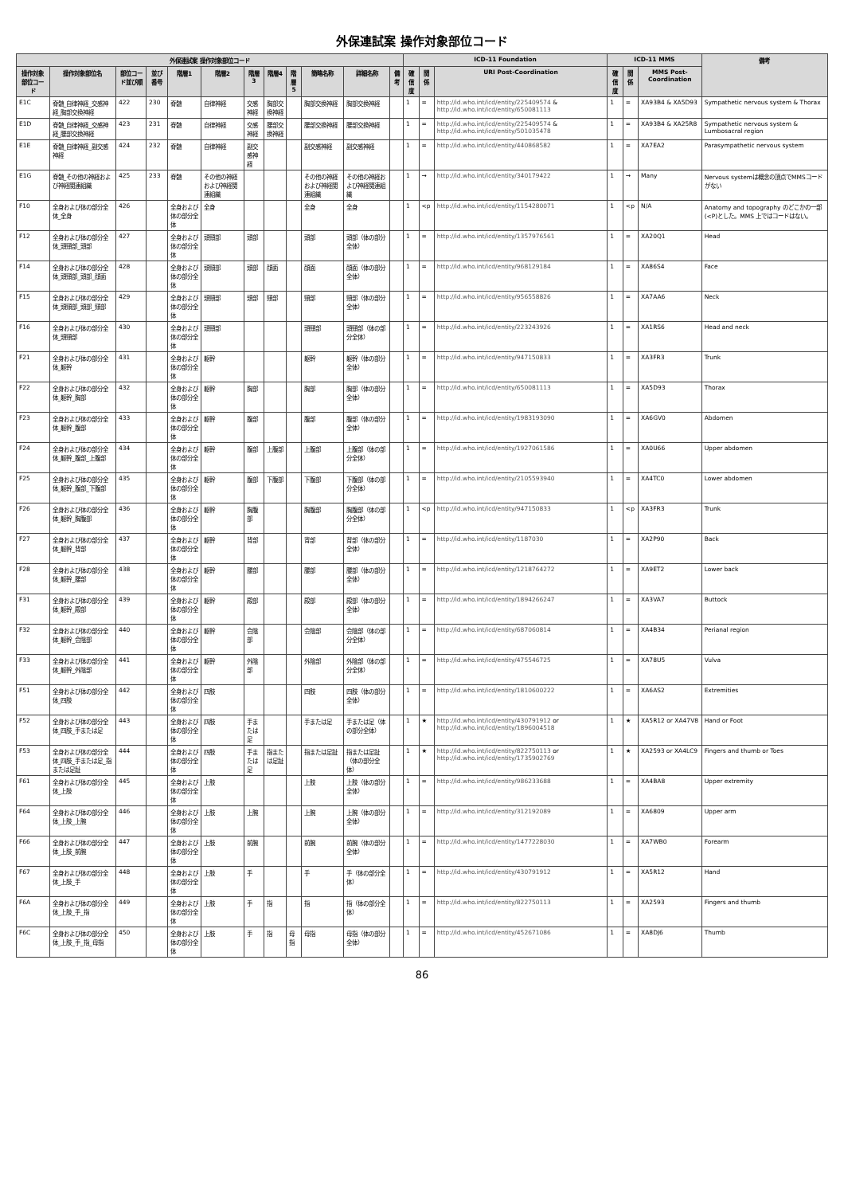外保連試案 操作対象部位コード
| 外保連試案 操作対象部位コード | | | | | | | | | | | | ICD-11 Foundation | | | ICD-11 MMS | | | 備考 |
| --- | --- | --- | --- | --- | --- | --- | --- | --- | --- | --- | --- | --- | --- | --- | --- | --- | --- | --- |
| 操作対象部位コード | 操作対象部位名 | 部位コード並び順 | 並び番号 | 階層1 | 階層2 | 階層3 | 階層4 | 階層5 | 簡略名称 | 詳細名称 | 備考 | 確信度 | 関係 | URI Post-Coordination | 確信度 | 関係 | MMS Post-Coordination | |
| E1C | 脊髄_自律神経_交感神経_胸部交換神経 | 422 | 230 | 脊髄 | 自律神経 | 交感神経 | 胸部交換神経 | | 胸部交換神経 | 胸部交換神経 | | 1 | = | http://id.who.int/icd/entity/225409574 & http://id.who.int/icd/entity/650081113 | 1 | = | XA93B4 & XA5D93 | Sympathetic nervous system & Thorax |
| E1D | 脊髄_自律神経_交感神経_腰部交換神経 | 423 | 231 | 脊髄 | 自律神経 | 交感神経 | 腰部交換神経 | | 腰部交換神経 | 腰部交換神経 | | 1 | = | http://id.who.int/icd/entity/225409574 & http://id.who.int/icd/entity/501035478 | 1 | = | XA93B4 & XA25R8 | Sympathetic nervous system & Lumbosacral region |
| E1E | 脊髄_自律神経_副交感神経 | 424 | 232 | 脊髄 | 自律神経 | 副交感神経 | | | 副交感神経 | 副交感神経 | | 1 | = | http://id.who.int/icd/entity/440868582 | 1 | = | XA7EA2 | Parasympathetic nervous system |
| E1G | 脊髄_その他の神経および神経関連組織 | 425 | 233 | 脊髄 | その他の神経および神経関連組織 | | | | その他の神経および神経関連組織 | その他の神経および神経関連組織 | | 1 | → | http://id.who.int/icd/entity/340179422 | 1 | → | Many | Nervous systemは概念の頂点でMMSコードがない |
| F10 | 全身および体の部分全体_全身 | 426 | | 全身および体の部分全体 | 全身 | | | | 全身 | 全身 | | 1 | <p | http://id.who.int/icd/entity/1154280071 | 1 | <p | N/A | Anatomy and topography のどこかの一部(<P)とした。MMS 上ではコードはない。 |
| F12 | 全身および体の部分全体_頭頸部_頭部 | 427 | | 全身および体の部分全体 | 頭頸部 | 頭部 | | | 頭部 | 頭部（体の部分全体） | | 1 | = | http://id.who.int/icd/entity/1357976561 | 1 | = | XA20Q1 | Head |
| F14 | 全身および体の部分全体_頭頸部_頭部_顔面 | 428 | | 全身および体の部分全体 | 頭頸部 | 頭部 | 顔面 | | 顔面 | 顔面（体の部分全体） | | 1 | = | http://id.who.int/icd/entity/968129184 | 1 | = | XA86S4 | Face |
| F15 | 全身および体の部分全体_頭頸部_頭部_頸部 | 429 | | 全身および体の部分全体 | 頭頸部 | 頭部 | 頸部 | | 頸部 | 頸部（体の部分全体） | | 1 | = | http://id.who.int/icd/entity/956558826 | 1 | = | XA7AA6 | Neck |
| F16 | 全身および体の部分全体_頭頸部 | 430 | | 全身および体の部分全体 | 頭頸部 | | | | 頭頸部 | 頭頸部（体の部分全体） | | 1 | = | http://id.who.int/icd/entity/223243926 | 1 | = | XA1RS6 | Head and neck |
| F21 | 全身および体の部分全体_躯幹 | 431 | | 全身および体の部分全体 | 躯幹 | | | | 躯幹 | 躯幹（体の部分全体） | | 1 | = | http://id.who.int/icd/entity/947150833 | 1 | = | XA3FR3 | Trunk |
| F22 | 全身および体の部分全体_躯幹_胸部 | 432 | | 全身および体の部分全体 | 躯幹 | 胸部 | | | 胸部 | 胸部（体の部分全体） | | 1 | = | http://id.who.int/icd/entity/650081113 | 1 | = | XA5D93 | Thorax |
| F23 | 全身および体の部分全体_躯幹_腹部 | 433 | | 全身および体の部分全体 | 躯幹 | 腹部 | | | 腹部 | 腹部（体の部分全体） | | 1 | = | http://id.who.int/icd/entity/1983193090 | 1 | = | XA6GV0 | Abdomen |
| F24 | 全身および体の部分全体_躯幹_腹部_上腹部 | 434 | | 全身および体の部分全体 | 躯幹 | 腹部 | 上腹部 | | 上腹部 | 上腹部（体の部分全体） | | 1 | = | http://id.who.int/icd/entity/1927061586 | 1 | = | XA0U66 | Upper abdomen |
| F25 | 全身および体の部分全体_躯幹_腹部_下腹部 | 435 | | 全身および体の部分全体 | 躯幹 | 腹部 | 下腹部 | | 下腹部 | 下腹部（体の部分全体） | | 1 | = | http://id.who.int/icd/entity/2105593940 | 1 | = | XA4TC0 | Lower abdomen |
| F26 | 全身および体の部分全体_躯幹_胸腹部 | 436 | | 全身および体の部分全体 | 躯幹 | 胸腹部 | | | 胸腹部 | 胸腹部（体の部分全体） | | 1 | <p | http://id.who.int/icd/entity/947150833 | 1 | <p | XA3FR3 | Trunk |
| F27 | 全身および体の部分全体_躯幹_背部 | 437 | | 全身および体の部分全体 | 躯幹 | 背部 | | | 背部 | 背部（体の部分全体） | | 1 | = | http://id.who.int/icd/entity/1187030 | 1 | = | XA2P90 | Back |
| F28 | 全身および体の部分全体_躯幹_腰部 | 438 | | 全身および体の部分全体 | 躯幹 | 腰部 | | | 腰部 | 腰部（体の部分全体） | | 1 | = | http://id.who.int/icd/entity/1218764272 | 1 | = | XA9ET2 | Lower back |
| F31 | 全身および体の部分全体_躯幹_殿部 | 439 | | 全身および体の部分全体 | 躯幹 | 殿部 | | | 殿部 | 殿部（体の部分全体） | | 1 | = | http://id.who.int/icd/entity/1894266247 | 1 | = | XA3VA7 | Buttock |
| F32 | 全身および体の部分全体_躯幹_会陰部 | 440 | | 全身および体の部分全体 | 躯幹 | 会陰部 | | | 会陰部 | 会陰部（体の部分全体） | | 1 | = | http://id.who.int/icd/entity/687060814 | 1 | = | XA4B34 | Perianal region |
| F33 | 全身および体の部分全体_躯幹_外陰部 | 441 | | 全身および体の部分全体 | 躯幹 | 外陰部 | | | 外陰部 | 外陰部（体の部分全体） | | 1 | = | http://id.who.int/icd/entity/475546725 | 1 | = | XA78U5 | Vulva |
| F51 | 全身および体の部分全体_四肢 | 442 | | 全身および体の部分全体 | 四肢 | | | | 四肢 | 四肢（体の部分全体） | | 1 | = | http://id.who.int/icd/entity/1810600222 | 1 | = | XA6AS2 | Extremities |
| F52 | 全身および体の部分全体_四肢_手または足 | 443 | | 全身および体の部分全体 | 四肢 | 手または足 | | | 手または足 | 手または足（体の部分全体） | | 1 | ★ | http://id.who.int/icd/entity/430791912 or http://id.who.int/icd/entity/1896004518 | 1 | ★ | XA5R12 or XA47V8 | Hand or Foot |
| F53 | 全身および体の部分全体_四肢_手または足_指または足趾 | 444 | | 全身および体の部分全体 | 四肢 | 手または足 | 指または足趾 | | 指または足趾 | 指または足趾（体の部分全体） | | 1 | ★ | http://id.who.int/icd/entity/822750113 or http://id.who.int/icd/entity/1735902769 | 1 | ★ | XA2593 or XA4LC9 | Fingers and thumb or Toes |
| F61 | 全身および体の部分全体_上肢 | 445 | | 全身および体の部分全体 | 上肢 | | | | 上肢 | 上肢（体の部分全体） | | 1 | = | http://id.who.int/icd/entity/986233688 | 1 | = | XA4BA8 | Upper extremity |
| F64 | 全身および体の部分全体_上肢_上腕 | 446 | | 全身および体の部分全体 | 上肢 | 上腕 | | | 上腕 | 上腕（体の部分全体） | | 1 | = | http://id.who.int/icd/entity/312192089 | 1 | = | XA6809 | Upper arm |
| F66 | 全身および体の部分全体_上肢_前腕 | 447 | | 全身および体の部分全体 | 上肢 | 前腕 | | | 前腕 | 前腕（体の部分全体） | | 1 | = | http://id.who.int/icd/entity/1477228030 | 1 | = | XA7WB0 | Forearm |
| F67 | 全身および体の部分全体_上肢_手 | 448 | | 全身および体の部分全体 | 上肢 | 手 | | | 手 | 手（体の部分全体） | | 1 | = | http://id.who.int/icd/entity/430791912 | 1 | = | XA5R12 | Hand |
| F6A | 全身および体の部分全体_上肢_手_指 | 449 | | 全身および体の部分全体 | 上肢 | 手 | 指 | | 指 | 指（体の部分全体） | | 1 | = | http://id.who.int/icd/entity/822750113 | 1 | = | XA2593 | Fingers and thumb |
| F6C | 全身および体の部分全体_上肢_手_指_母指 | 450 | | 全身および体の部分全体 | 上肢 | 手 | 指 | 母指 | 母指 | 母指（体の部分全体） | | 1 | = | http://id.who.int/icd/entity/452671086 | 1 | = | XA8DJ6 | Thumb |
86